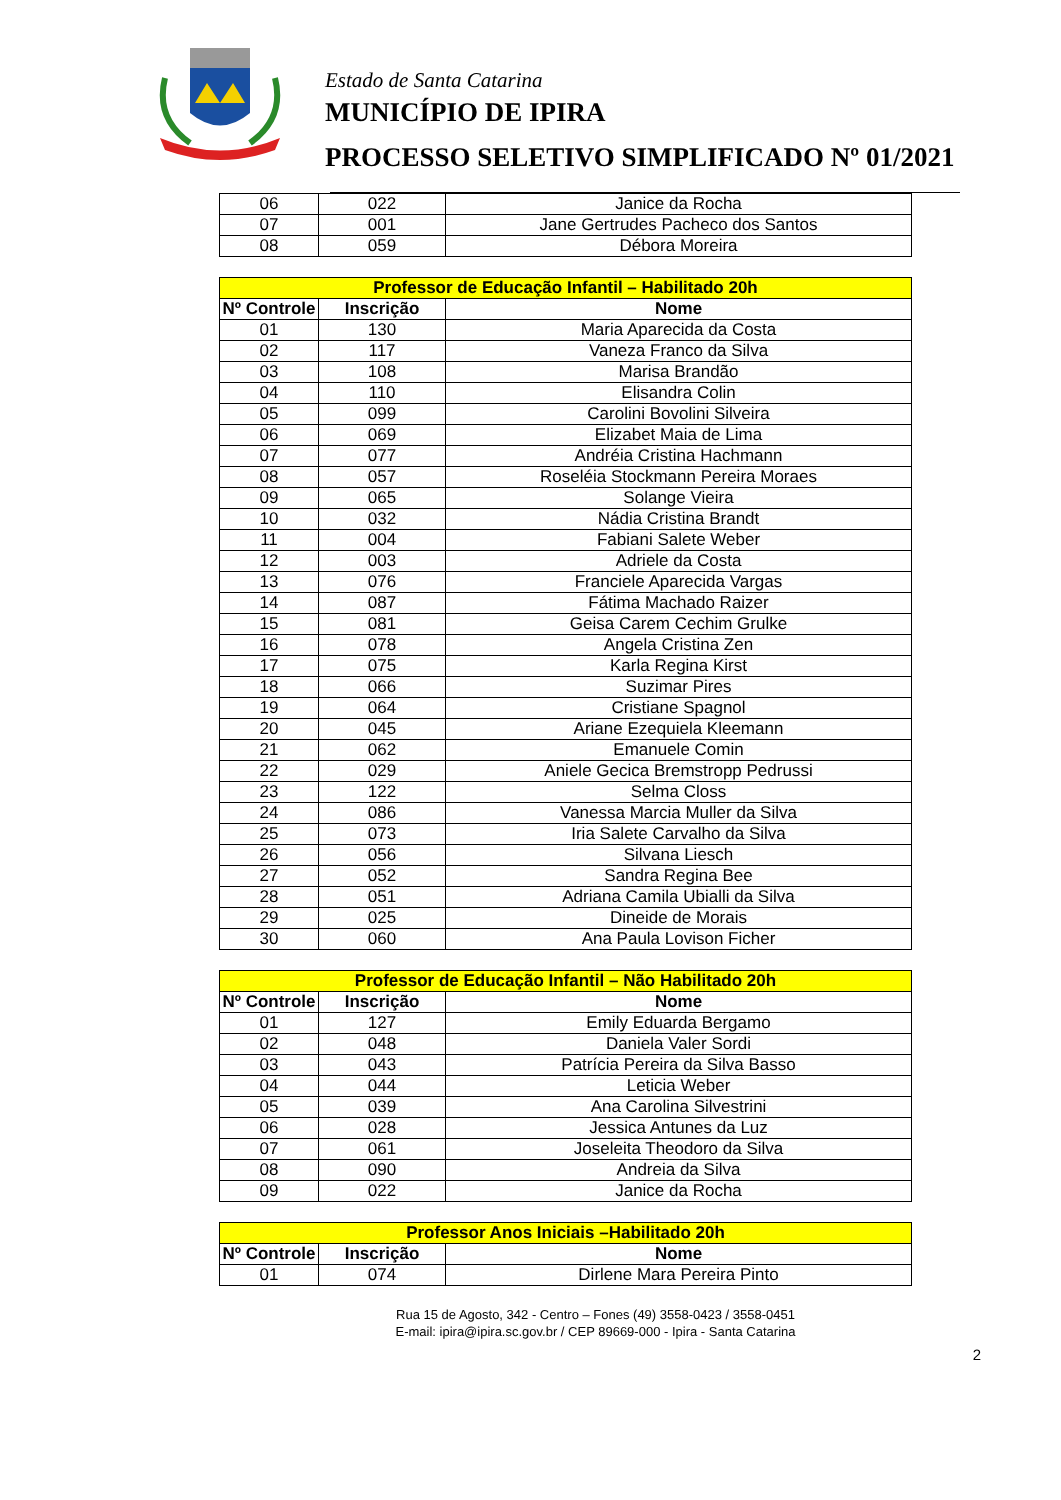Estado de Santa Catarina
MUNICÍPIO DE IPIRA
PROCESSO SELETIVO SIMPLIFICADO Nº 01/2021
| 06 | 022 | Janice da Rocha |
| 07 | 001 | Jane Gertrudes Pacheco dos Santos |
| 08 | 059 | Débora Moreira |
| Professor de Educação Infantil – Habilitado 20h | | |
| Nº Controle | Inscrição | Nome |
| 01 | 130 | Maria Aparecida da Costa |
| 02 | 117 | Vaneza Franco da Silva |
| 03 | 108 | Marisa Brandão |
| 04 | 110 | Elisandra Colin |
| 05 | 099 | Carolini Bovolini Silveira |
| 06 | 069 | Elizabet Maia de Lima |
| 07 | 077 | Andréia Cristina Hachmann |
| 08 | 057 | Roseléia Stockmann Pereira Moraes |
| 09 | 065 | Solange Vieira |
| 10 | 032 | Nádia Cristina Brandt |
| 11 | 004 | Fabiani Salete Weber |
| 12 | 003 | Adriele da Costa |
| 13 | 076 | Franciele Aparecida Vargas |
| 14 | 087 | Fátima Machado Raizer |
| 15 | 081 | Geisa Carem Cechim Grulke |
| 16 | 078 | Angela Cristina Zen |
| 17 | 075 | Karla Regina Kirst |
| 18 | 066 | Suzimar Pires |
| 19 | 064 | Cristiane Spagnol |
| 20 | 045 | Ariane Ezequiela Kleemann |
| 21 | 062 | Emanuele Comin |
| 22 | 029 | Aniele Gecica Bremstropp Pedrussi |
| 23 | 122 | Selma Closs |
| 24 | 086 | Vanessa Marcia Muller da Silva |
| 25 | 073 | Iria Salete Carvalho da Silva |
| 26 | 056 | Silvana Liesch |
| 27 | 052 | Sandra Regina Bee |
| 28 | 051 | Adriana Camila Ubialli da Silva |
| 29 | 025 | Dineide de Morais |
| 30 | 060 | Ana Paula Lovison Ficher |
| Professor de Educação Infantil – Não Habilitado 20h | | |
| Nº Controle | Inscrição | Nome |
| 01 | 127 | Emily Eduarda Bergamo |
| 02 | 048 | Daniela Valer Sordi |
| 03 | 043 | Patrícia Pereira da Silva Basso |
| 04 | 044 | Leticia Weber |
| 05 | 039 | Ana Carolina Silvestrini |
| 06 | 028 | Jessica Antunes da Luz |
| 07 | 061 | Joseleita Theodoro da Silva |
| 08 | 090 | Andreia da Silva |
| 09 | 022 | Janice da Rocha |
| Professor Anos Iniciais –Habilitado 20h | | |
| Nº Controle | Inscrição | Nome |
| 01 | 074 | Dirlene Mara Pereira Pinto |
Rua 15 de Agosto, 342 - Centro – Fones (49) 3558-0423 / 3558-0451
E-mail: ipira@ipira.sc.gov.br / CEP 89669-000 - Ipira - Santa Catarina
2